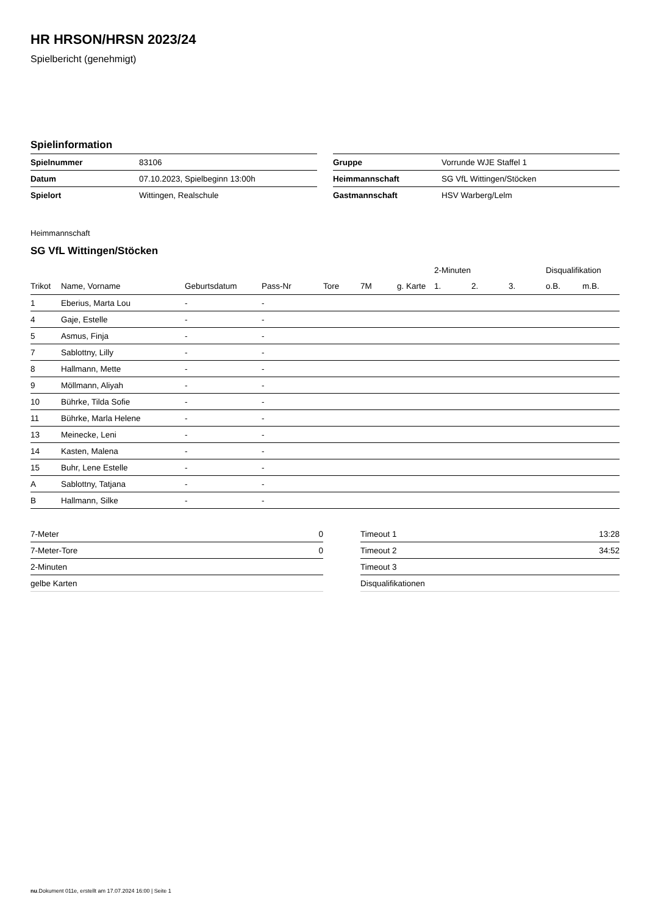HR HRSON/HRSN 2023/24
Spielbericht (genehmigt)
Spielinformation
| Spielnummer | 83106 |
| Datum | 07.10.2023, Spielbeginn 13:00h |
| Spielort | Wittingen, Realschule |
| Gruppe | Vorrunde WJE Staffel 1 |
| Heimmannschaft | SG VfL Wittingen/Stöcken |
| Gastmannschaft | HSV Warberg/Lelm |
Heimmannschaft
SG VfL Wittingen/Stöcken
| | | | | | | | 2-Minuten | | | Disqualifikation | |
| --- | --- | --- | --- | --- | --- | --- | --- | --- | --- | --- | --- |
| Trikot | Name, Vorname | Geburtsdatum | Pass-Nr | Tore | 7M | g. Karte | 1. | 2. | 3. | o.B. | m.B. |
| 1 | Eberius, Marta Lou | - | - | | | | | | | | |
| 4 | Gaje, Estelle | - | - | | | | | | | | |
| 5 | Asmus, Finja | - | - | | | | | | | | |
| 7 | Sablottny, Lilly | - | - | | | | | | | | |
| 8 | Hallmann, Mette | - | - | | | | | | | | |
| 9 | Möllmann, Aliyah | - | - | | | | | | | | |
| 10 | Bührke, Tilda Sofie | - | - | | | | | | | | |
| 11 | Bührke, Marla Helene | - | - | | | | | | | | |
| 13 | Meinecke, Leni | - | - | | | | | | | | |
| 14 | Kasten, Malena | - | - | | | | | | | | |
| 15 | Buhr, Lene Estelle | - | - | | | | | | | | |
| A | Sablottny, Tatjana | - | - | | | | | | | | |
| B | Hallmann, Silke | - | - | | | | | | | | |
| 7-Meter | 0 |
| 7-Meter-Tore | 0 |
| 2-Minuten | |
| gelbe Karten | |
| Timeout 1 | 13:28 |
| Timeout 2 | 34:52 |
| Timeout 3 | |
| Disqualifikationen | |
nu.Dokument 011e, erstellt am 17.07.2024 16:00 | Seite 1